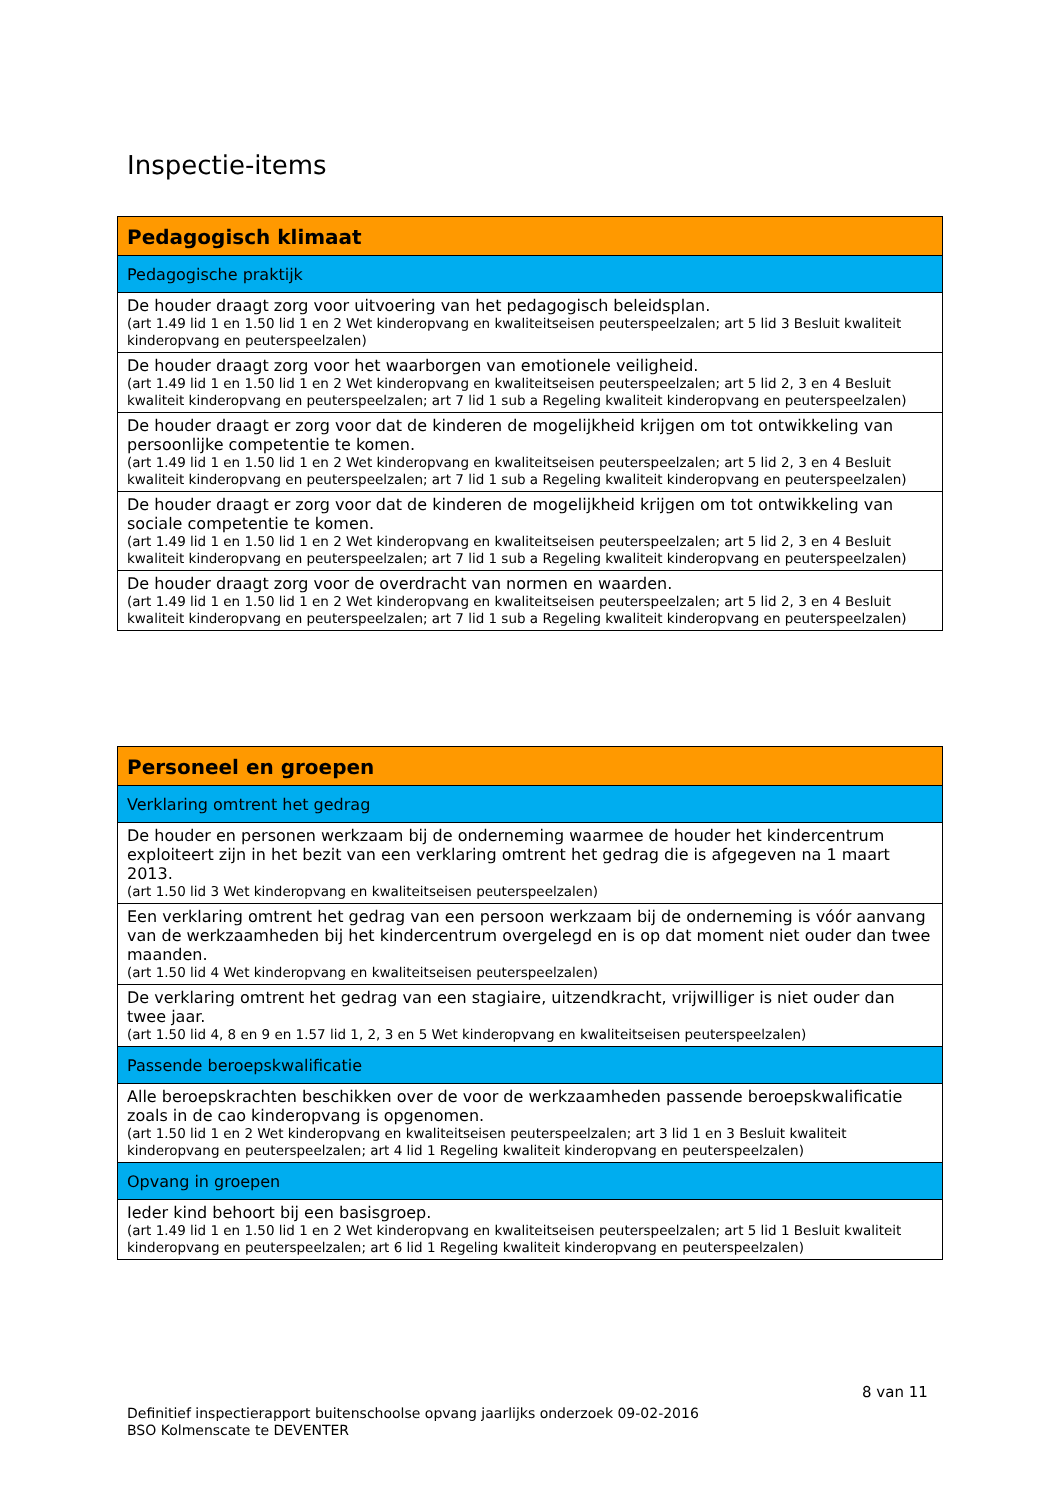Inspectie-items
| Pedagogisch klimaat |
| --- |
| Pedagogische praktijk |
| De houder draagt zorg voor uitvoering van het pedagogisch beleidsplan. (art 1.49 lid 1 en 1.50 lid 1 en 2 Wet kinderopvang en kwaliteitseisen peuterspeelzalen; art 5 lid 3 Besluit kwaliteit kinderopvang en peuterspeelzalen) |
| De houder draagt zorg voor het waarborgen van emotionele veiligheid. (art 1.49 lid 1 en 1.50 lid 1 en 2 Wet kinderopvang en kwaliteitseisen peuterspeelzalen; art 5 lid 2, 3 en 4 Besluit kwaliteit kinderopvang en peuterspeelzalen; art 7 lid 1 sub a Regeling kwaliteit kinderopvang en peuterspeelzalen) |
| De houder draagt er zorg voor dat de kinderen de mogelijkheid krijgen om tot ontwikkeling van persoonlijke competentie te komen. (art 1.49 lid 1 en 1.50 lid 1 en 2 Wet kinderopvang en kwaliteitseisen peuterspeelzalen; art 5 lid 2, 3 en 4 Besluit kwaliteit kinderopvang en peuterspeelzalen; art 7 lid 1 sub a Regeling kwaliteit kinderopvang en peuterspeelzalen) |
| De houder draagt er zorg voor dat de kinderen de mogelijkheid krijgen om tot ontwikkeling van sociale competentie te komen. (art 1.49 lid 1 en 1.50 lid 1 en 2 Wet kinderopvang en kwaliteitseisen peuterspeelzalen; art 5 lid 2, 3 en 4 Besluit kwaliteit kinderopvang en peuterspeelzalen; art 7 lid 1 sub a Regeling kwaliteit kinderopvang en peuterspeelzalen) |
| De houder draagt zorg voor de overdracht van normen en waarden. (art 1.49 lid 1 en 1.50 lid 1 en 2 Wet kinderopvang en kwaliteitseisen peuterspeelzalen; art 5 lid 2, 3 en 4 Besluit kwaliteit kinderopvang en peuterspeelzalen; art 7 lid 1 sub a Regeling kwaliteit kinderopvang en peuterspeelzalen) |
| Personeel en groepen |
| --- |
| Verklaring omtrent het gedrag |
| De houder en personen werkzaam bij de onderneming waarmee de houder het kindercentrum exploiteert zijn in het bezit van een verklaring omtrent het gedrag die is afgegeven na 1 maart 2013. (art 1.50 lid 3 Wet kinderopvang en kwaliteitseisen peuterspeelzalen) |
| Een verklaring omtrent het gedrag van een persoon werkzaam bij de onderneming is vóór aanvang van de werkzaamheden bij het kindercentrum overgelegd en is op dat moment niet ouder dan twee maanden. (art 1.50 lid 4 Wet kinderopvang en kwaliteitseisen peuterspeelzalen) |
| De verklaring omtrent het gedrag van een stagiaire, uitzendkracht, vrijwilliger is niet ouder dan twee jaar. (art 1.50 lid 4, 8 en 9 en 1.57 lid 1, 2, 3 en 5 Wet kinderopvang en kwaliteitseisen peuterspeelzalen) |
| Passende beroepskwalificatie |
| Alle beroepskrachten beschikken over de voor de werkzaamheden passende beroepskwalificatie zoals in de cao kinderopvang is opgenomen. (art 1.50 lid 1 en 2 Wet kinderopvang en kwaliteitseisen peuterspeelzalen; art 3 lid 1 en 3 Besluit kwaliteit kinderopvang en peuterspeelzalen; art 4 lid 1 Regeling kwaliteit kinderopvang en peuterspeelzalen) |
| Opvang in groepen |
| Ieder kind behoort bij een basisgroep. (art 1.49 lid 1 en 1.50 lid 1 en 2 Wet kinderopvang en kwaliteitseisen peuterspeelzalen; art 5 lid 1 Besluit kwaliteit kinderopvang en peuterspeelzalen; art 6 lid 1 Regeling kwaliteit kinderopvang en peuterspeelzalen) |
8 van 11
Definitief inspectierapport buitenschoolse opvang jaarlijks onderzoek 09-02-2016
BSO Kolmenscate te DEVENTER